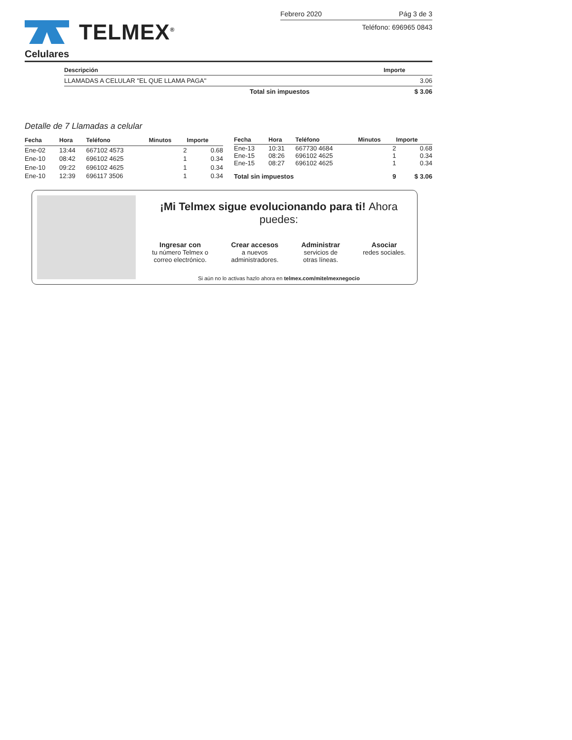TELMEX<sup>®</sup>
Febrero 2020 Pág 3 de 3
Teléfono: 696965 0843
Celulares
| Descripción | Importe |
| --- | --- |
| LLAMADAS A CELULAR "EL QUE LLAMA PAGA" | 3.06 |
| Total sin impuestos | $ 3.06 |
Detalle de 7 Llamadas a celular
| Fecha | Hora | Teléfono | Minutos | Importe |
| --- | --- | --- | --- | --- |
| Ene-02 | 13:44 | 667102 4573 | 2 | 0.68 |
| Ene-10 | 08:42 | 696102 4625 | 1 | 0.34 |
| Ene-10 | 09:22 | 696102 4625 | 1 | 0.34 |
| Ene-10 | 12:39 | 696117 3506 | 1 | 0.34 |
| Fecha | Hora | Teléfono | Minutos | Importe |
| --- | --- | --- | --- | --- |
| Ene-13 | 10:31 | 667730 4684 | 2 | 0.68 |
| Ene-15 | 08:26 | 696102 4625 | 1 | 0.34 |
| Ene-15 | 08:27 | 696102 4625 | 1 | 0.34 |
| Total sin impuestos | | | 9 | $ 3.06 |
¡Mi Telmex sigue evolucionando para ti! Ahora puedes:
Ingresar con
tu número Telmex o
correo electrónico.
Crear accesos
a nuevos
administradores.
Administrar
servicios de
otras líneas.
Asociar
redes sociales.
Si aún no lo activas hazlo ahora en telmex.com/mitelmexnegocio